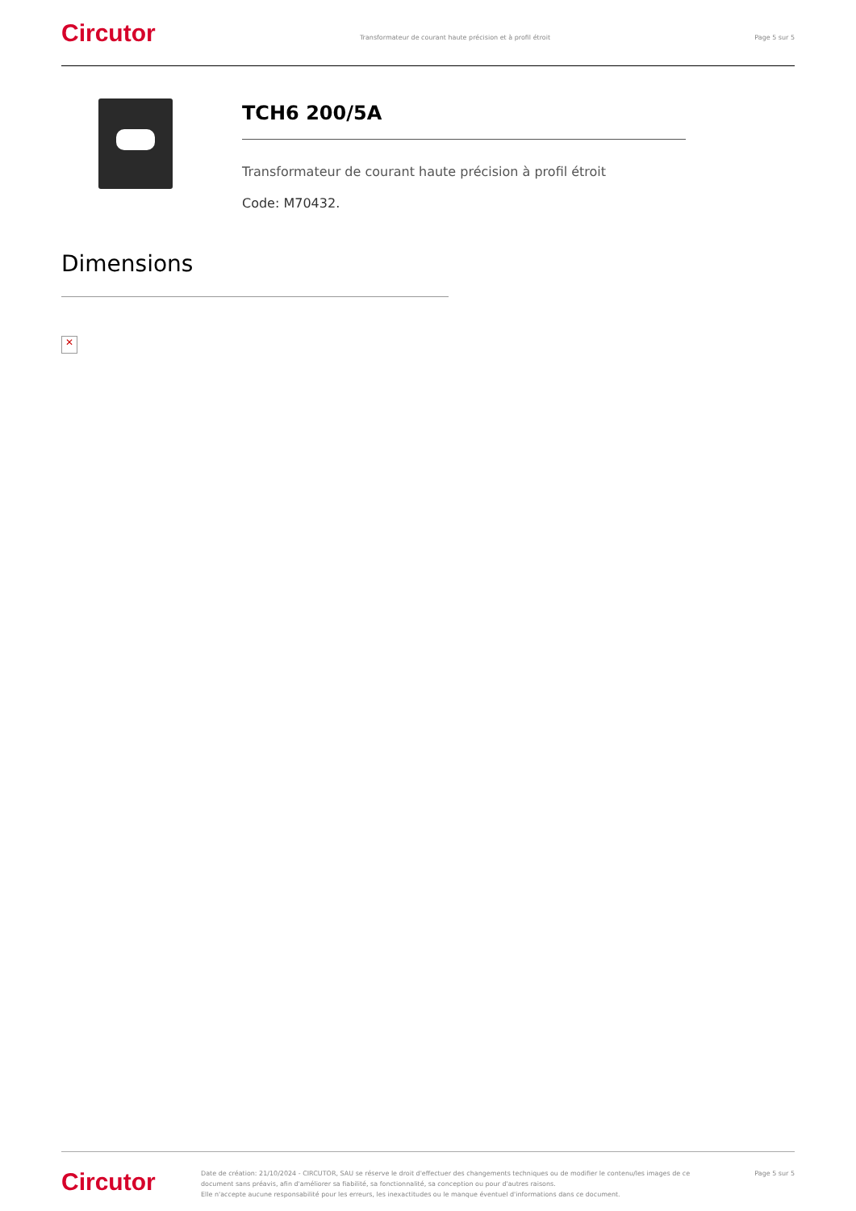Circutor
Transformateur de courant haute précision et à profil étroit
Page 5 sur 5
TCH6 200/5A
Transformateur de courant haute précision à profil étroit
Code: M70432.
Dimensions
✕
Circutor
Date de création: 21/10/2024 - CIRCUTOR, SAU se réserve le droit d'effectuer des changements techniques ou de modifier le contenu/les images de ce document sans préavis, afin d'améliorer sa fiabilité, sa fonctionnalité, sa conception ou pour d'autres raisons.
Elle n'accepte aucune responsabilité pour les erreurs, les inexactitudes ou le manque éventuel d'informations dans ce document.
Page 5 sur 5